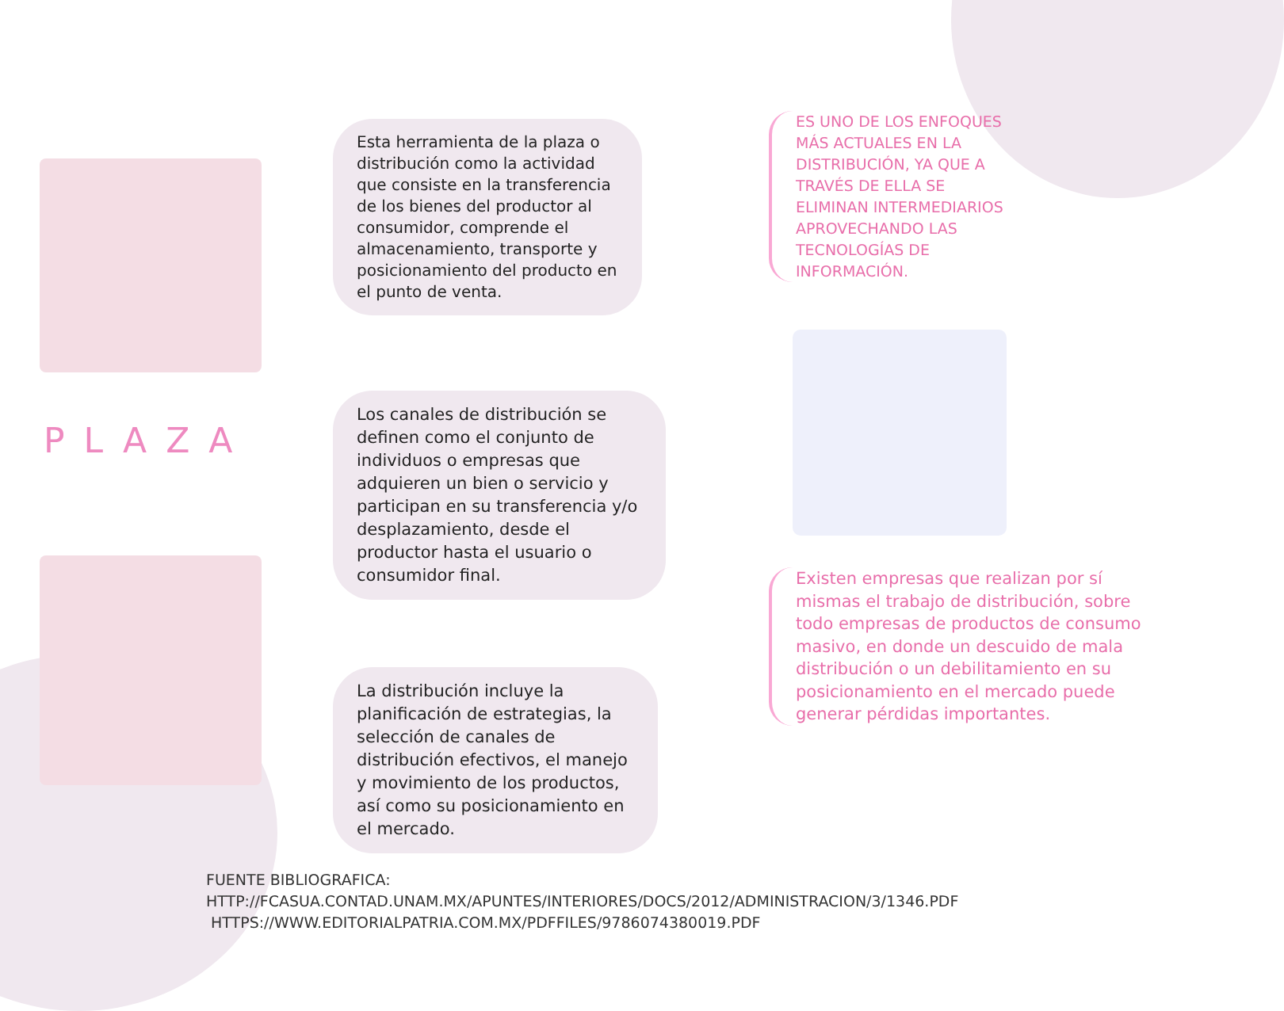PLAZA
Esta herramienta de la plaza o distribución como la actividad que consiste en la transferencia de los bienes del productor al consumidor, comprende el almacenamiento, transporte y posicionamiento del producto en el punto de venta.
Los canales de distribución se definen como el conjunto de individuos o empresas que adquieren un bien o servicio y participan en su transferencia y/o desplazamiento, desde el productor hasta el usuario o consumidor final.
La distribución incluye la planificación de estrategias, la selección de canales de distribución efectivos, el manejo y movimiento de los productos, así como su posicionamiento en el mercado.
ES UNO DE LOS ENFOQUES MÁS ACTUALES EN LA DISTRIBUCIÓN, YA QUE A TRAVÉS DE ELLA SE ELIMINAN INTERMEDIARIOS APROVECHANDO LAS TECNOLOGÍAS DE INFORMACIÓN.
Existen empresas que realizan por sí mismas el trabajo de distribución, sobre todo empresas de productos de consumo masivo, en donde un descuido de mala distribución o un debilitamiento en su posicionamiento en el mercado puede generar pérdidas importantes.
FUENTE BIBLIOGRAFICA:
HTTP://FCASUA.CONTAD.UNAM.MX/APUNTES/INTERIORES/DOCS/2012/ADMINISTRACION/3/1346.PDF
HTTPS://WWW.EDITORIALPATRIA.COM.MX/PDFFILES/9786074380019.PDF